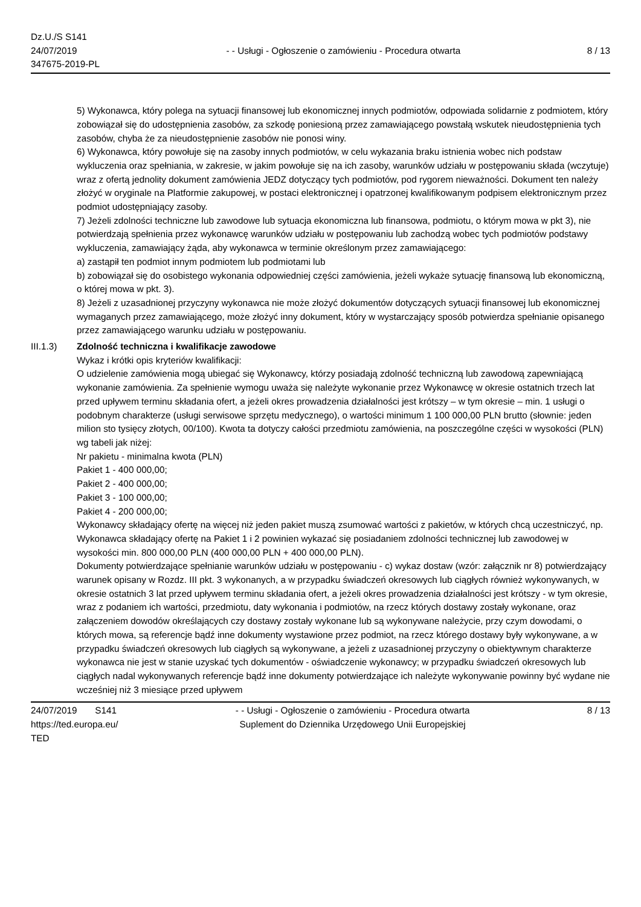Dz.U./S S141
24/07/2019
347675-2019-PL
- - Usługi - Ogłoszenie o zamówieniu - Procedura otwarta
8 / 13
5) Wykonawca, który polega na sytuacji finansowej lub ekonomicznej innych podmiotów, odpowiada solidarnie z podmiotem, który zobowiązał się do udostępnienia zasobów, za szkodę poniesioną przez zamawiającego powstałą wskutek nieudostępnienia tych zasobów, chyba że za nieudostępnienie zasobów nie ponosi winy.
6) Wykonawca, który powołuje się na zasoby innych podmiotów, w celu wykazania braku istnienia wobec nich podstaw wykluczenia oraz spełniania, w zakresie, w jakim powołuje się na ich zasoby, warunków udziału w postępowaniu składa (wczytuje) wraz z ofertą jednolity dokument zamówienia JEDZ dotyczący tych podmiotów, pod rygorem nieważności. Dokument ten należy złożyć w oryginale na Platformie zakupowej, w postaci elektronicznej i opatrzonej kwalifikowanym podpisem elektronicznym przez podmiot udostępniający zasoby.
7) Jeżeli zdolności techniczne lub zawodowe lub sytuacja ekonomiczna lub finansowa, podmiotu, o którym mowa w pkt 3), nie potwierdzają spełnienia przez wykonawcę warunków udziału w postępowaniu lub zachodzą wobec tych podmiotów podstawy wykluczenia, zamawiający żąda, aby wykonawca w terminie określonym przez zamawiającego:
a) zastąpił ten podmiot innym podmiotem lub podmiotami lub
b) zobowiązał się do osobistego wykonania odpowiedniej części zamówienia, jeżeli wykaże sytuację finansową lub ekonomiczną, o której mowa w pkt. 3).
8) Jeżeli z uzasadnionej przyczyny wykonawca nie może złożyć dokumentów dotyczących sytuacji finansowej lub ekonomicznej wymaganych przez zamawiającego, może złożyć inny dokument, który w wystarczający sposób potwierdza spełnianie opisanego przez zamawiającego warunku udziału w postępowaniu.
III.1.3) Zdolność techniczna i kwalifikacje zawodowe
Wykaz i krótki opis kryteriów kwalifikacji:
O udzielenie zamówienia mogą ubiegać się Wykonawcy, którzy posiadają zdolność techniczną lub zawodową zapewniającą wykonanie zamówienia. Za spełnienie wymogu uważa się należyte wykonanie przez Wykonawcę w okresie ostatnich trzech lat przed upływem terminu składania ofert, a jeżeli okres prowadzenia działalności jest krótszy – w tym okresie – min. 1 usługi o podobnym charakterze (usługi serwisowe sprzętu medycznego), o wartości minimum 1 100 000,00 PLN brutto (słownie: jeden milion sto tysięcy złotych, 00/100). Kwota ta dotyczy całości przedmiotu zamówienia, na poszczególne części w wysokości (PLN) wg tabeli jak niżej:
Nr pakietu - minimalna kwota (PLN)
Pakiet 1 - 400 000,00;
Pakiet 2 - 400 000,00;
Pakiet 3 - 100 000,00;
Pakiet 4 - 200 000,00;
Wykonawcy składający ofertę na więcej niż jeden pakiet muszą zsumować wartości z pakietów, w których chcą uczestniczyć, np. Wykonawca składający ofertę na Pakiet 1 i 2 powinien wykazać się posiadaniem zdolności technicznej lub zawodowej w wysokości min. 800 000,00 PLN (400 000,00 PLN + 400 000,00 PLN).
Dokumenty potwierdzające spełnianie warunków udziału w postępowaniu - c) wykaz dostaw (wzór: załącznik nr 8) potwierdzający warunek opisany w Rozdz. III pkt. 3 wykonanych, a w przypadku świadczeń okresowych lub ciągłych również wykonywanych, w okresie ostatnich 3 lat przed upływem terminu składania ofert, a jeżeli okres prowadzenia działalności jest krótszy - w tym okresie, wraz z podaniem ich wartości, przedmiotu, daty wykonania i podmiotów, na rzecz których dostawy zostały wykonane, oraz załączeniem dowodów określających czy dostawy zostały wykonane lub są wykonywane należycie, przy czym dowodami, o których mowa, są referencje bądź inne dokumenty wystawione przez podmiot, na rzecz którego dostawy były wykonywane, a w przypadku świadczeń okresowych lub ciągłych są wykonywane, a jeżeli z uzasadnionej przyczyny o obiektywnym charakterze wykonawca nie jest w stanie uzyskać tych dokumentów - oświadczenie wykonawcy; w przypadku świadczeń okresowych lub ciągłych nadal wykonywanych referencje bądź inne dokumenty potwierdzające ich należyte wykonywanie powinny być wydane nie wcześniej niż 3 miesiące przed upływem
24/07/2019 S141
https://ted.europa.eu/
TED
- - Usługi - Ogłoszenie o zamówieniu - Procedura otwarta
Suplement do Dziennika Urzędowego Unii Europejskiej
8 / 13